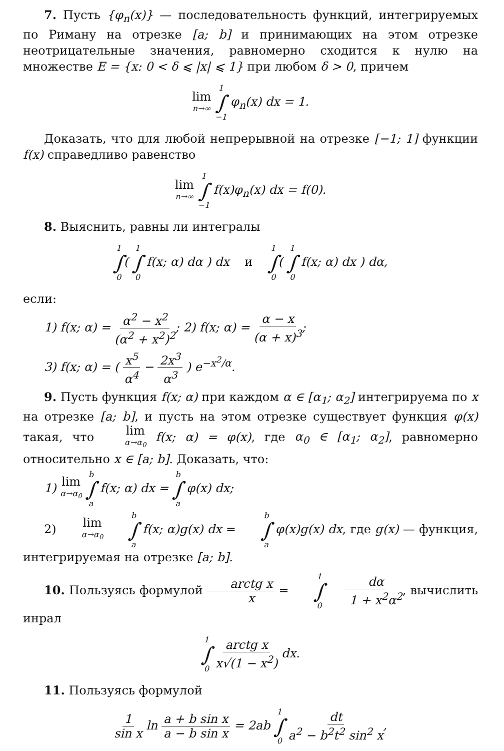7. Пусть {φ<sub>n</sub>(x)} — последовательность функций, интегрируемых по Риману на отрезке [a; b] и принимающих на этом отрезке неотрицательные значения, равномерно сходится к нулю на множестве E = {x: 0 < δ ⩽ |x| ⩽ 1} при любом δ > 0, причем
lim n→∞ 1 ∫ −1 φ<sub>n</sub>(x) dx = 1.
Доказать, что для любой непрерывной на отрезке [−1; 1] функции f(x) справедливо равенство
lim n→∞ 1 ∫ −1 f(x)φ<sub>n</sub>(x) dx = f(0).
8. Выяснить, равны ли интегралы
1 ∫ 0( 1 ∫ 0 f(x; α) dα ) dx и 1 ∫ 0( 1 ∫ 0 f(x; α) dx ) dα,
если:
1) f(x; α) = α<sup>2</sup> − x<sup>2</sup> (α<sup>2</sup> + x<sup>2</sup>)<sup>2</sup>; 2) f(x; α) = α − x (α + x)<sup>3</sup>;
3) f(x; α) = ( x<sup>5</sup> α<sup>4</sup> − 2x<sup>3</sup> α<sup>3</sup> ) e<sup>−x<sup>2</sup>/α</sup>.
9. Пусть функция f(x; α) при каждом α ∈ [α<sub>1</sub>; α<sub>2</sub>] интегрируема по x на отрезке [a; b], и пусть на этом отрезке существует функция φ(x) такая, что lim α→α<sub>0</sub> f(x; α) = φ(x), где α<sub>0</sub> ∈ [α<sub>1</sub>; α<sub>2</sub>], равномерно относительно x ∈ [a; b]. Доказать, что:
1) lim α→α<sub>0</sub> b ∫ a f(x; α) dx = b ∫ a φ(x) dx;
2) lim α→α<sub>0</sub> b ∫ a f(x; α)g(x) dx = b ∫ a φ(x)g(x) dx, где g(x) — функция, интегрируемая на отрезке [a; b].
10. Пользуясь формулой arctg x x = 1 ∫ 0 dα 1 + x<sup>2</sup>α<sup>2</sup>, вычислить инрал
1 ∫ 0 arctg x x√(1 − x<sup>2</sup>) dx.
11. Пользуясь формулой
1 sin x ln a + b sin x a − b sin x = 2ab 1 ∫ 0 dt a<sup>2</sup> − b<sup>2</sup>t<sup>2</sup> sin<sup>2</sup> x,